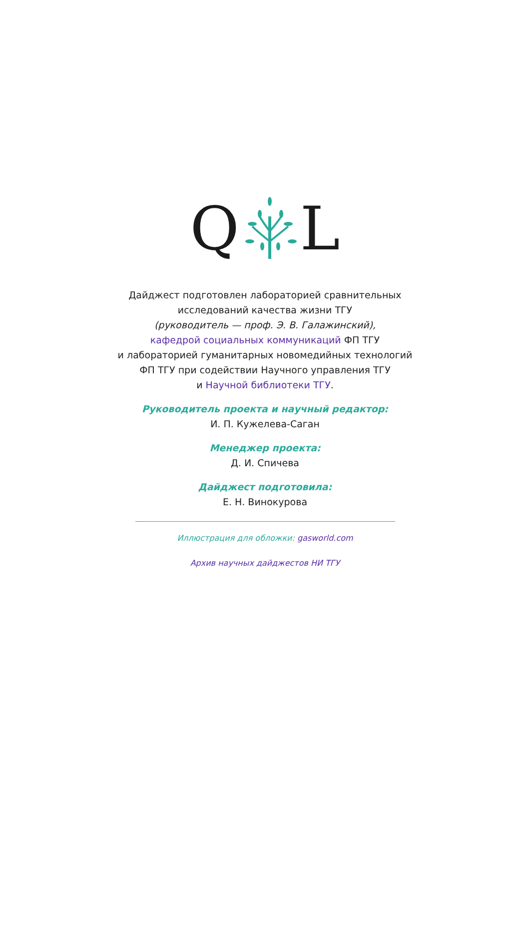Q L
Дайджест подготовлен лабораторией сравнительных
исследований качества жизни ТГУ
(руководитель — проф. Э. В. Галажинский),
кафедрой социальных коммуникаций ФП ТГУ
и лабораторией гуманитарных новомедийных технологий
ФП ТГУ при содействии Научного управления ТГУ
и Научной библиотеки ТГУ.
Руководитель проекта и научный редактор:
И. П. Кужелева-Саган
Менеджер проекта:
Д. И. Спичева
Дайджест подготовила:
Е. Н. Винокурова
Иллюстрация для обложки: gasworld.com
Архив научных дайджестов НИ ТГУ